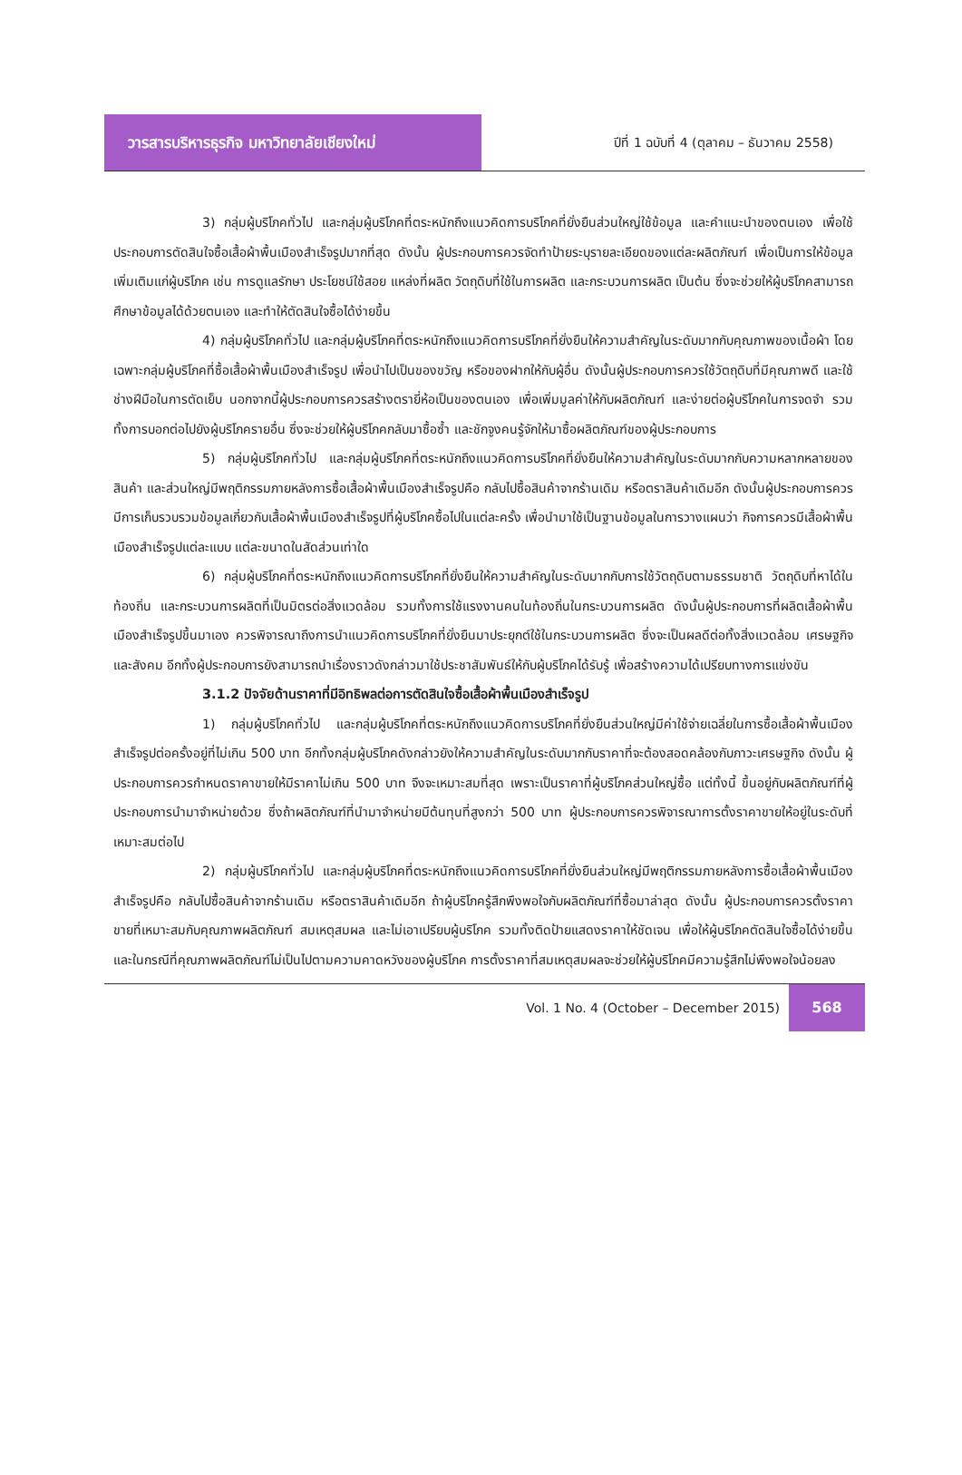วารสารบริหารธุรกิจ มหาวิทยาลัยเชียงใหม่
ปีที่ 1 ฉบับที่ 4 (ตุลาคม – ธันวาคม 2558)
3) กลุ่มผู้บริโภคทั่วไป และกลุ่มผู้บริโภคที่ตระหนักถึงแนวคิดการบริโภคที่ยั่งยืนส่วนใหญ่ใช้ข้อมูล และคำแนะนำของตนเอง เพื่อใช้ประกอบการตัดสินใจซื้อเสื้อผ้าพื้นเมืองสำเร็จรูปมากที่สุด ดังนั้น ผู้ประกอบการควรจัดทำป้ายระบุรายละเอียดของแต่ละผลิตภัณฑ์ เพื่อเป็นการให้ข้อมูลเพิ่มเติมแก่ผู้บริโภค เช่น การดูแลรักษา ประโยชน์ใช้สอย แหล่งที่ผลิต วัตถุดิบที่ใช้ในการผลิต และกระบวนการผลิต เป็นต้น ซึ่งจะช่วยให้ผู้บริโภคสามารถศึกษาข้อมูลได้ด้วยตนเอง และทำให้ตัดสินใจซื้อได้ง่ายขึ้น
4) กลุ่มผู้บริโภคทั่วไป และกลุ่มผู้บริโภคที่ตระหนักถึงแนวคิดการบริโภคที่ยั่งยืนให้ความสำคัญในระดับมากกับคุณภาพของเนื้อผ้า โดยเฉพาะกลุ่มผู้บริโภคที่ซื้อเสื้อผ้าพื้นเมืองสำเร็จรูป เพื่อนำไปเป็นของขวัญ หรือของฝากให้กับผู้อื่น ดังนั้นผู้ประกอบการควรใช้วัตถุดิบที่มีคุณภาพดี และใช้ช่างฝีมือในการตัดเย็บ นอกจากนี้ผู้ประกอบการควรสร้างตรายี่ห้อเป็นของตนเอง เพื่อเพิ่มมูลค่าให้กับผลิตภัณฑ์ และง่ายต่อผู้บริโภคในการจดจำ รวมทั้งการบอกต่อไปยังผู้บริโภครายอื่น ซึ่งจะช่วยให้ผู้บริโภคกลับมาซื้อซ้ำ และชักจูงคนรู้จักให้มาซื้อผลิตภัณฑ์ของผู้ประกอบการ
5) กลุ่มผู้บริโภคทั่วไป และกลุ่มผู้บริโภคที่ตระหนักถึงแนวคิดการบริโภคที่ยั่งยืนให้ความสำคัญในระดับมากกับความหลากหลายของสินค้า และส่วนใหญ่มีพฤติกรรมภายหลังการซื้อเสื้อผ้าพื้นเมืองสำเร็จรูปคือ กลับไปซื้อสินค้าจากร้านเดิม หรือตราสินค้าเดิมอีก ดังนั้นผู้ประกอบการควรมีการเก็บรวบรวมข้อมูลเกี่ยวกับเสื้อผ้าพื้นเมืองสำเร็จรูปที่ผู้บริโภคซื้อไปในแต่ละครั้ง เพื่อนำมาใช้เป็นฐานข้อมูลในการวางแผนว่า กิจการควรมีเสื้อผ้าพื้นเมืองสำเร็จรูปแต่ละแบบ แต่ละขนาดในสัดส่วนเท่าใด
6) กลุ่มผู้บริโภคที่ตระหนักถึงแนวคิดการบริโภคที่ยั่งยืนให้ความสำคัญในระดับมากกับการใช้วัตถุดิบตามธรรมชาติ วัตถุดิบที่หาได้ในท้องถิ่น และกระบวนการผลิตที่เป็นมิตรต่อสิ่งแวดล้อม รวมทั้งการใช้แรงงานคนในท้องถิ่นในกระบวนการผลิต ดังนั้นผู้ประกอบการที่ผลิตเสื้อผ้าพื้นเมืองสำเร็จรูปขึ้นมาเอง ควรพิจารณาถึงการนำแนวคิดการบริโภคที่ยั่งยืนมาประยุกต์ใช้ในกระบวนการผลิต ซึ่งจะเป็นผลดีต่อทั้งสิ่งแวดล้อม เศรษฐกิจ และสังคม อีกทั้งผู้ประกอบการยังสามารถนำเรื่องราวดังกล่าวมาใช้ประชาสัมพันธ์ให้กับผู้บริโภคได้รับรู้ เพื่อสร้างความได้เปรียบทางการแข่งขัน
3.1.2 ปัจจัยด้านราคาที่มีอิทธิพลต่อการตัดสินใจซื้อเสื้อผ้าพื้นเมืองสำเร็จรูป
1) กลุ่มผู้บริโภคทั่วไป และกลุ่มผู้บริโภคที่ตระหนักถึงแนวคิดการบริโภคที่ยั่งยืนส่วนใหญ่มีค่าใช้จ่ายเฉลี่ยในการซื้อเสื้อผ้าพื้นเมืองสำเร็จรูปต่อครั้งอยู่ที่ไม่เกิน 500 บาท อีกทั้งกลุ่มผู้บริโภคดังกล่าวยังให้ความสำคัญในระดับมากกับราคาที่จะต้องสอดคล้องกับภาวะเศรษฐกิจ ดังนั้น ผู้ประกอบการควรกำหนดราคาขายให้มีราคาไม่เกิน 500 บาท จึงจะเหมาะสมที่สุด เพราะเป็นราคาที่ผู้บริโภคส่วนใหญ่ซื้อ แต่ทั้งนี้ ขึ้นอยู่กับผลิตภัณฑ์ที่ผู้ประกอบการนำมาจำหน่ายด้วย ซึ่งถ้าผลิตภัณฑ์ที่นำมาจำหน่ายมีต้นทุนที่สูงกว่า 500 บาท ผู้ประกอบการควรพิจารณาการตั้งราคาขายให้อยู่ในระดับที่เหมาะสมต่อไป
2) กลุ่มผู้บริโภคทั่วไป และกลุ่มผู้บริโภคที่ตระหนักถึงแนวคิดการบริโภคที่ยั่งยืนส่วนใหญ่มีพฤติกรรมภายหลังการซื้อเสื้อผ้าพื้นเมืองสำเร็จรูปคือ กลับไปซื้อสินค้าจากร้านเดิม หรือตราสินค้าเดิมอีก ถ้าผู้บริโภครู้สึกพึงพอใจกับผลิตภัณฑ์ที่ซื้อมาล่าสุด ดังนั้น ผู้ประกอบการควรตั้งราคาขายที่เหมาะสมกับคุณภาพผลิตภัณฑ์ สมเหตุสมผล และไม่เอาเปรียบผู้บริโภค รวมทั้งติดป้ายแสดงราคาให้ชัดเจน เพื่อให้ผู้บริโภคตัดสินใจซื้อได้ง่ายขึ้น และในกรณีที่คุณภาพผลิตภัณฑ์ไม่เป็นไปตามความคาดหวังของผู้บริโภค การตั้งราคาที่สมเหตุสมผลจะช่วยให้ผู้บริโภคมีความรู้สึกไม่พึงพอใจน้อยลง
Vol. 1 No. 4 (October – December 2015)
568